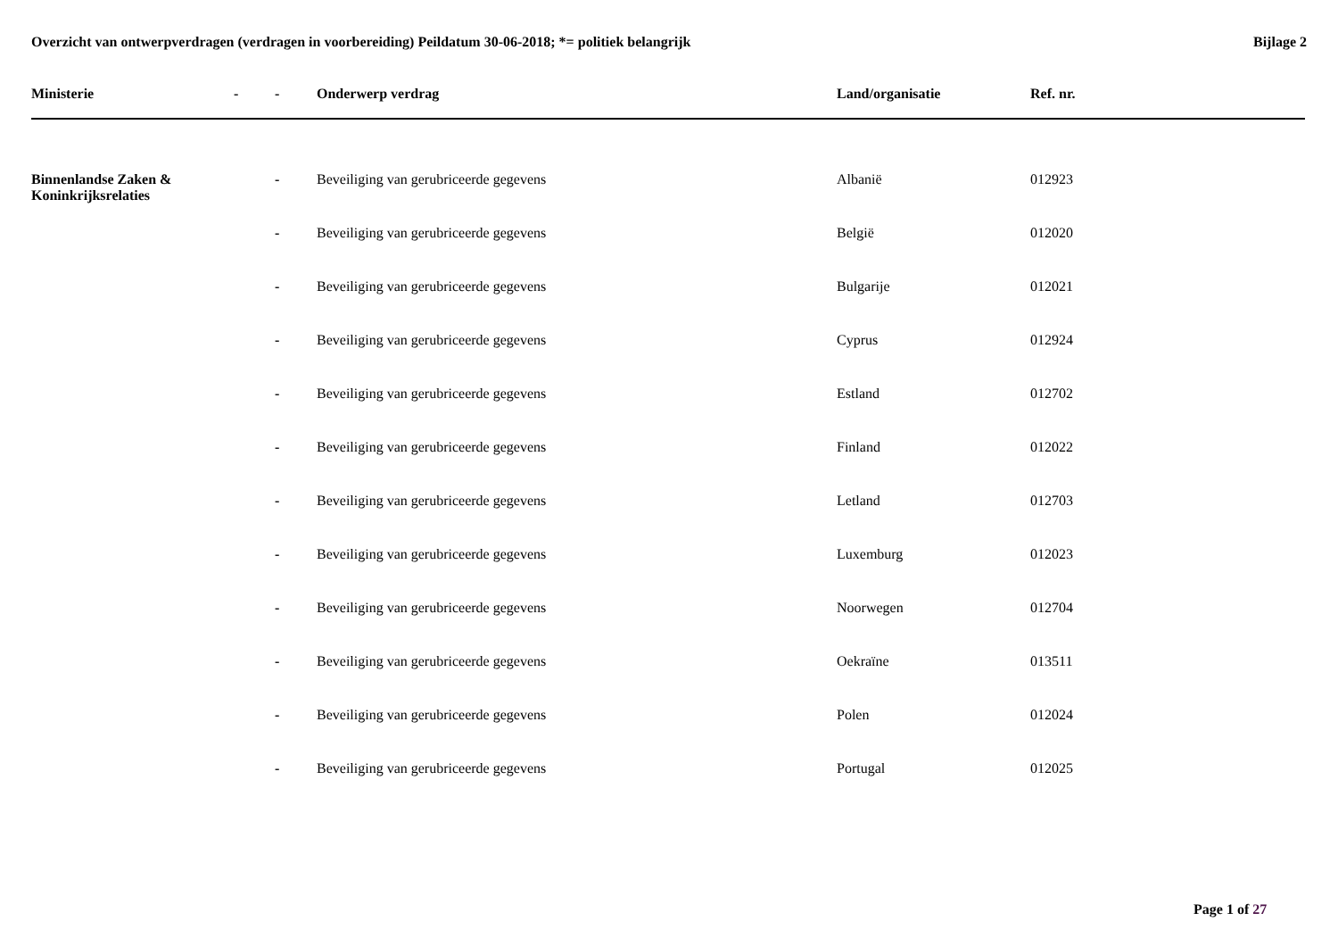Overzicht van ontwerpverdragen (verdragen in voorbereiding) Peildatum 30-06-2018; *= politiek belangrijk Bijlage 2
| Ministerie | - | - | Onderwerp verdrag | Land/organisatie | Ref. nr. |
| --- | --- | --- | --- | --- | --- |
| Binnenlandse Zaken & Koninkrijksrelaties | | - | Beveiliging van gerubriceerde gegevens | Albanië | 012923 |
| | | - | Beveiliging van gerubriceerde gegevens | België | 012020 |
| | | - | Beveiliging van gerubriceerde gegevens | Bulgarije | 012021 |
| | | - | Beveiliging van gerubriceerde gegevens | Cyprus | 012924 |
| | | - | Beveiliging van gerubriceerde gegevens | Estland | 012702 |
| | | - | Beveiliging van gerubriceerde gegevens | Finland | 012022 |
| | | - | Beveiliging van gerubriceerde gegevens | Letland | 012703 |
| | | - | Beveiliging van gerubriceerde gegevens | Luxemburg | 012023 |
| | | - | Beveiliging van gerubriceerde gegevens | Noorwegen | 012704 |
| | | - | Beveiliging van gerubriceerde gegevens | Oekraïne | 013511 |
| | | - | Beveiliging van gerubriceerde gegevens | Polen | 012024 |
| | | - | Beveiliging van gerubriceerde gegevens | Portugal | 012025 |
Page 1 of 27